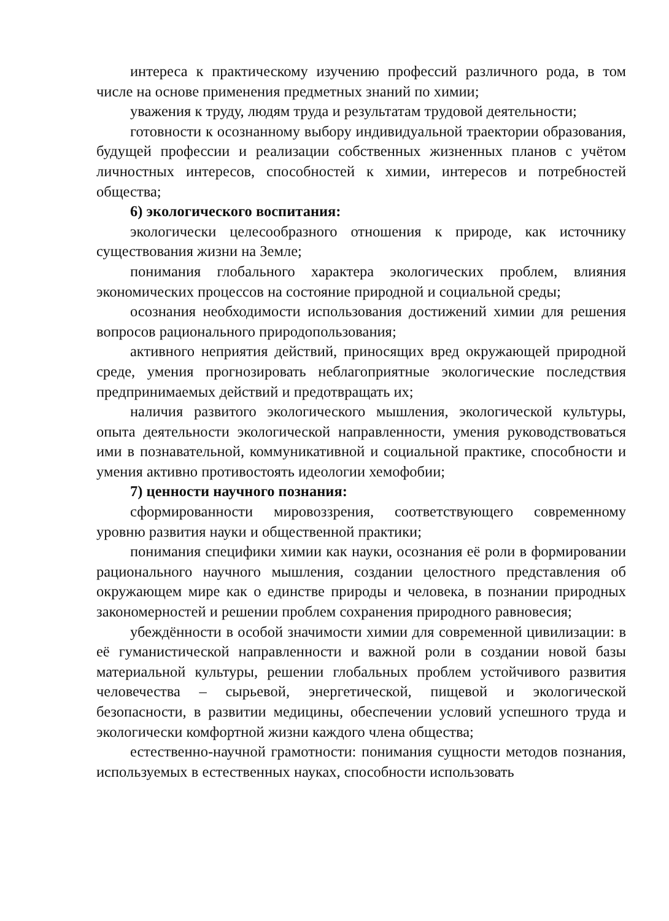интереса к практическому изучению профессий различного рода, в том числе на основе применения предметных знаний по химии;
уважения к труду, людям труда и результатам трудовой деятельности;
готовности к осознанному выбору индивидуальной траектории образования, будущей профессии и реализации собственных жизненных планов с учётом личностных интересов, способностей к химии, интересов и потребностей общества;
6) экологического воспитания:
экологически целесообразного отношения к природе, как источнику существования жизни на Земле;
понимания глобального характера экологических проблем, влияния экономических процессов на состояние природной и социальной среды;
осознания необходимости использования достижений химии для решения вопросов рационального природопользования;
активного неприятия действий, приносящих вред окружающей природной среде, умения прогнозировать неблагоприятные экологические последствия предпринимаемых действий и предотвращать их;
наличия развитого экологического мышления, экологической культуры, опыта деятельности экологической направленности, умения руководствоваться ими в познавательной, коммуникативной и социальной практике, способности и умения активно противостоять идеологии хемофобии;
7) ценности научного познания:
сформированности мировоззрения, соответствующего современному уровню развития науки и общественной практики;
понимания специфики химии как науки, осознания её роли в формировании рационального научного мышления, создании целостного представления об окружающем мире как о единстве природы и человека, в познании природных закономерностей и решении проблем сохранения природного равновесия;
убеждённости в особой значимости химии для современной цивилизации: в её гуманистической направленности и важной роли в создании новой базы материальной культуры, решении глобальных проблем устойчивого развития человечества – сырьевой, энергетической, пищевой и экологической безопасности, в развитии медицины, обеспечении условий успешного труда и экологически комфортной жизни каждого члена общества;
естественно-научной грамотности: понимания сущности методов познания, используемых в естественных науках, способности использовать